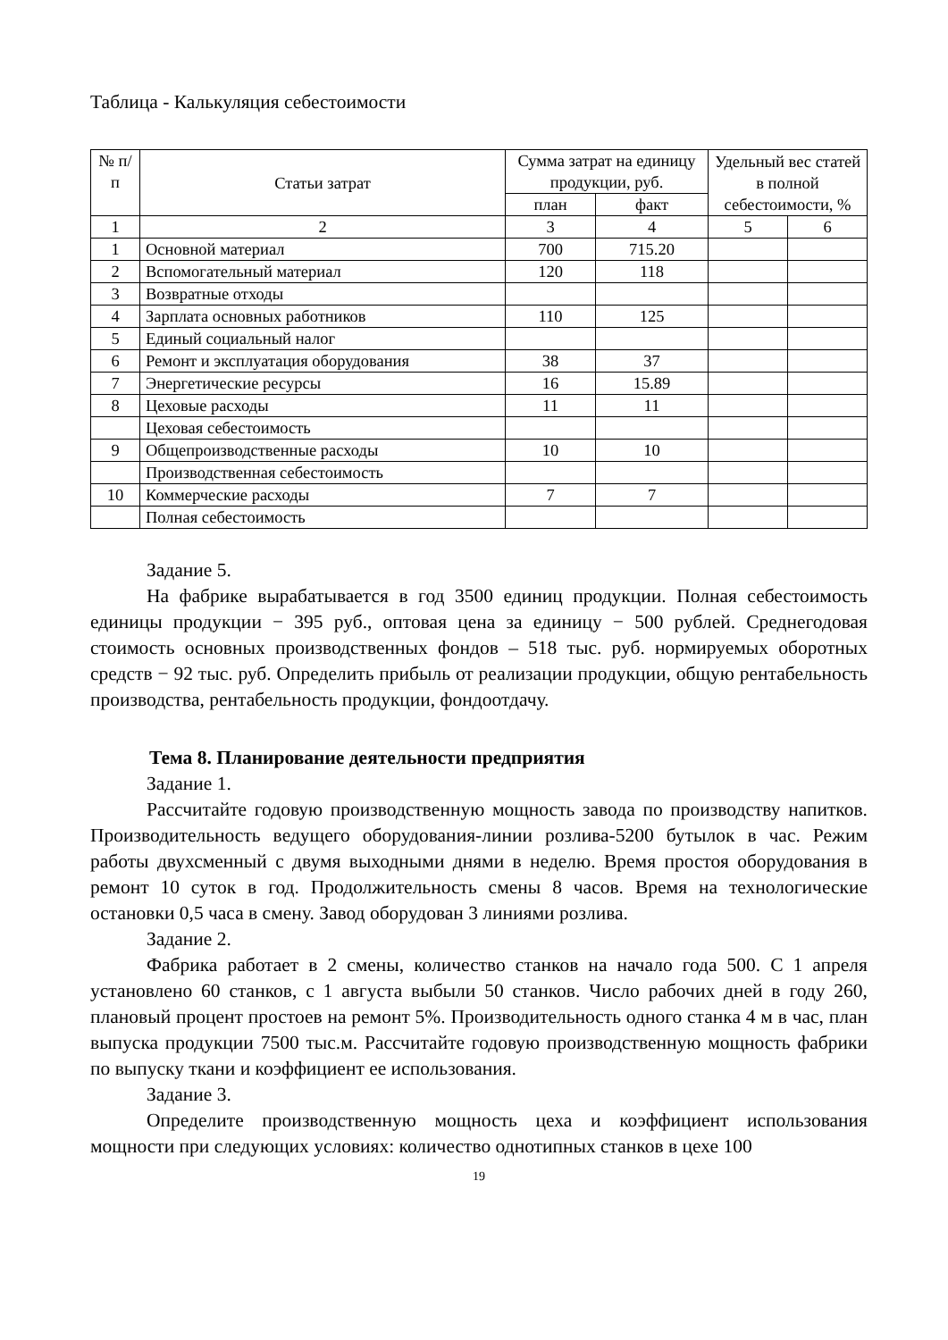Таблица - Калькуляция себестоимости
| № п/п | Статьи затрат | Сумма затрат на единицу продукции, руб. | | Удельный вес статей в полной себестоимости, % | |
| --- | --- | --- | --- | --- | --- |
| | | план | факт | | |
| 1 | 2 | 3 | 4 | 5 | 6 |
| 1 | Основной материал | 700 | 715.20 | | |
| 2 | Вспомогательный материал | 120 | 118 | | |
| 3 | Возвратные отходы | | | | |
| 4 | Зарплата основных работников | 110 | 125 | | |
| 5 | Единый социальный налог | | | | |
| 6 | Ремонт и эксплуатация оборудования | 38 | 37 | | |
| 7 | Энергетические ресурсы | 16 | 15.89 | | |
| 8 | Цеховые расходы | 11 | 11 | | |
| | Цеховая себестоимость | | | | |
| 9 | Общепроизводственные расходы | 10 | 10 | | |
| | Производственная себестоимость | | | | |
| 10 | Коммерческие расходы | 7 | 7 | | |
| | Полная себестоимость | | | | |
Задание 5.
На фабрике вырабатывается в год 3500 единиц продукции. Полная себестоимость единицы продукции − 395 руб., оптовая цена за единицу − 500 рублей. Среднегодовая стоимость основных производственных фондов – 518 тыс. руб. нормируемых оборотных средств − 92 тыс. руб. Определить прибыль от реализации продукции, общую рентабельность производства, рентабельность продукции, фондоотдачу.
Тема 8. Планирование деятельности предприятия
Задание 1.
Рассчитайте годовую производственную мощность завода по производству напитков. Производительность ведущего оборудования-линии розлива-5200 бутылок в час. Режим работы двухсменный с двумя выходными днями в неделю. Время простоя оборудования в ремонт 10 суток в год. Продолжительность смены 8 часов. Время на технологические остановки 0,5 часа в смену. Завод оборудован 3 линиями розлива.
Задание 2.
Фабрика работает в 2 смены, количество станков на начало года 500. С 1 апреля установлено 60 станков, с 1 августа выбыли 50 станков. Число рабочих дней в году 260, плановый процент простоев на ремонт 5%. Производительность одного станка 4 м в час, план выпуска продукции 7500 тыс.м. Рассчитайте годовую производственную мощность фабрики по выпуску ткани и коэффициент ее использования.
Задание 3.
Определите производственную мощность цеха и коэффициент использования мощности при следующих условиях: количество однотипных станков в цехе 100
19